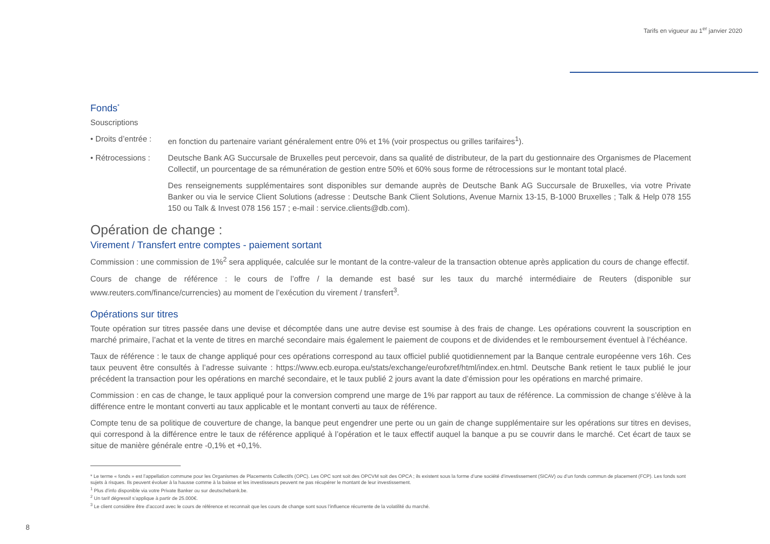Tarifs en vigueur au 1<sup>er</sup> janvier 2020
Fonds<sup>*</sup>
Souscriptions
• Droits d’entrée :
en fonction du partenaire variant généralement entre 0% et 1% (voir prospectus ou grilles tarifaires<sup>1</sup>).
• Rétrocessions :
Deutsche Bank AG Succursale de Bruxelles peut percevoir, dans sa qualité de distributeur, de la part du gestionnaire des Organismes de Placement Collectif, un pourcentage de sa rémunération de gestion entre 50% et 60% sous forme de rétrocessions sur le montant total placé.
Des renseignements supplémentaires sont disponibles sur demande auprès de Deutsche Bank AG Succursale de Bruxelles, via votre Private Banker ou via le service Client Solutions (adresse : Deutsche Bank Client Solutions, Avenue Marnix 13-15, B-1000 Bruxelles ; Talk & Help 078 155 150 ou Talk & Invest 078 156 157 ; e-mail : service.clients@db.com).
Opération de change :
Virement / Transfert entre comptes - paiement sortant
Commission : une commission de 1%<sup>2</sup> sera appliquée, calculée sur le montant de la contre-valeur de la transaction obtenue après application du cours de change effectif.
Cours de change de référence : le cours de l’offre / la demande est basé sur les taux du marché intermédiaire de Reuters (disponible sur www.reuters.com/finance/currencies) au moment de l’exécution du virement / transfert<sup>3</sup>.
Opérations sur titres
Toute opération sur titres passée dans une devise et décomptée dans une autre devise est soumise à des frais de change. Les opérations couvrent la souscription en marché primaire, l’achat et la vente de titres en marché secondaire mais également le paiement de coupons et de dividendes et le remboursement éventuel à l’échéance.
Taux de référence : le taux de change appliqué pour ces opérations correspond au taux officiel publié quotidiennement par la Banque centrale européenne vers 16h. Ces taux peuvent être consultés à l’adresse suivante : https://www.ecb.europa.eu/stats/exchange/eurofxref/html/index.en.html. Deutsche Bank retient le taux publié le jour précédent la transaction pour les opérations en marché secondaire, et le taux publié 2 jours avant la date d’émission pour les opérations en marché primaire.
Commission : en cas de change, le taux appliqué pour la conversion comprend une marge de 1% par rapport au taux de référence. La commission de change s’élève à la différence entre le montant converti au taux applicable et le montant converti au taux de référence.
Compte tenu de sa politique de couverture de change, la banque peut engendrer une perte ou un gain de change supplémentaire sur les opérations sur titres en devises, qui correspond à la différence entre le taux de référence appliqué à l’opération et le taux effectif auquel la banque a pu se couvrir dans le marché. Cet écart de taux se situe de manière générale entre -0,1% et +0,1%.
* Le terme « fonds » est l’appellation commune pour les Organismes de Placements Collectifs (OPC). Les OPC sont soit des OPCVM soit des OPCA ; ils existent sous la forme d’une société d’investissement (SICAV) ou d’un fonds commun de placement (FCP). Les fonds sont sujets à risques. Ils peuvent évoluer à la hausse comme à la baisse et les investisseurs peuvent ne pas récupérer le montant de leur investissement.
<sup>1</sup> Plus d’info disponible via votre Private Banker ou sur deutschebank.be.
<sup>2</sup> Un tarif dégressif s’applique à partir de 25.000€.
<sup>3</sup> Le client considère être d’accord avec le cours de référence et reconnait que les cours de change sont sous l’influence récurrente de la volatilité du marché.
8